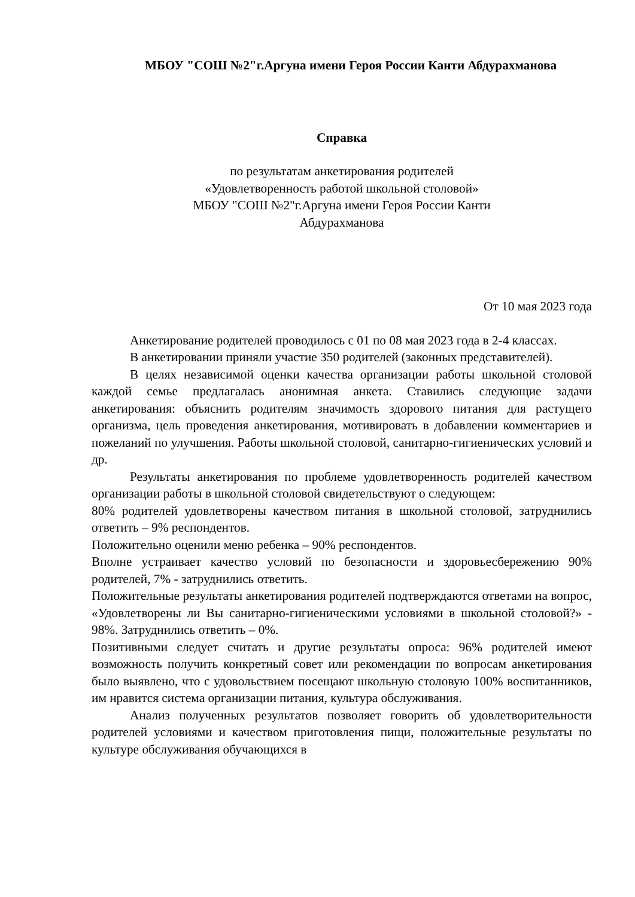МБОУ "СОШ №2"г.Аргуна имени Героя России Канти Абдурахманова
Справка
по результатам анкетирования родителей
«Удовлетворенность работой школьной столовой»
МБОУ "СОШ №2"г.Аргуна имени Героя России Канти
Абдурахманова
От 10 мая 2023 года
Анкетирование родителей проводилось с 01 по 08 мая 2023 года в 2-4 классах.
В анкетировании приняли участие 350 родителей (законных представителей).
В целях независимой оценки качества организации работы школьной столовой каждой семье предлагалась анонимная анкета. Ставились следующие задачи анкетирования: объяснить родителям значимость здорового питания для растущего организма, цель проведения анкетирования, мотивировать в добавлении комментариев и пожеланий по улучшения. Работы школьной столовой, санитарно-гигиенических условий и др.
Результаты анкетирования по проблеме удовлетворенность родителей качеством организации работы в школьной столовой свидетельствуют о следующем:
80% родителей удовлетворены качеством питания в школьной столовой, затруднились ответить – 9% респондентов.
Положительно оценили меню ребенка – 90% респондентов.
Вполне устраивает качество условий по безопасности и здоровьесбережению 90% родителей, 7% - затруднились ответить.
Положительные результаты анкетирования родителей подтверждаются ответами на вопрос, «Удовлетворены ли Вы санитарно-гигиеническими условиями в школьной столовой?» - 98%. Затруднились ответить – 0%.
Позитивными следует считать и другие результаты опроса: 96% родителей имеют возможность получить конкретный совет или рекомендации по вопросам анкетирования было выявлено, что с удовольствием посещают школьную столовую 100% воспитанников, им нравится система организации питания, культура обслуживания.
Анализ полученных результатов позволяет говорить об удовлетворительности родителей условиями и качеством приготовления пищи, положительные результаты по культуре обслуживания обучающихся в